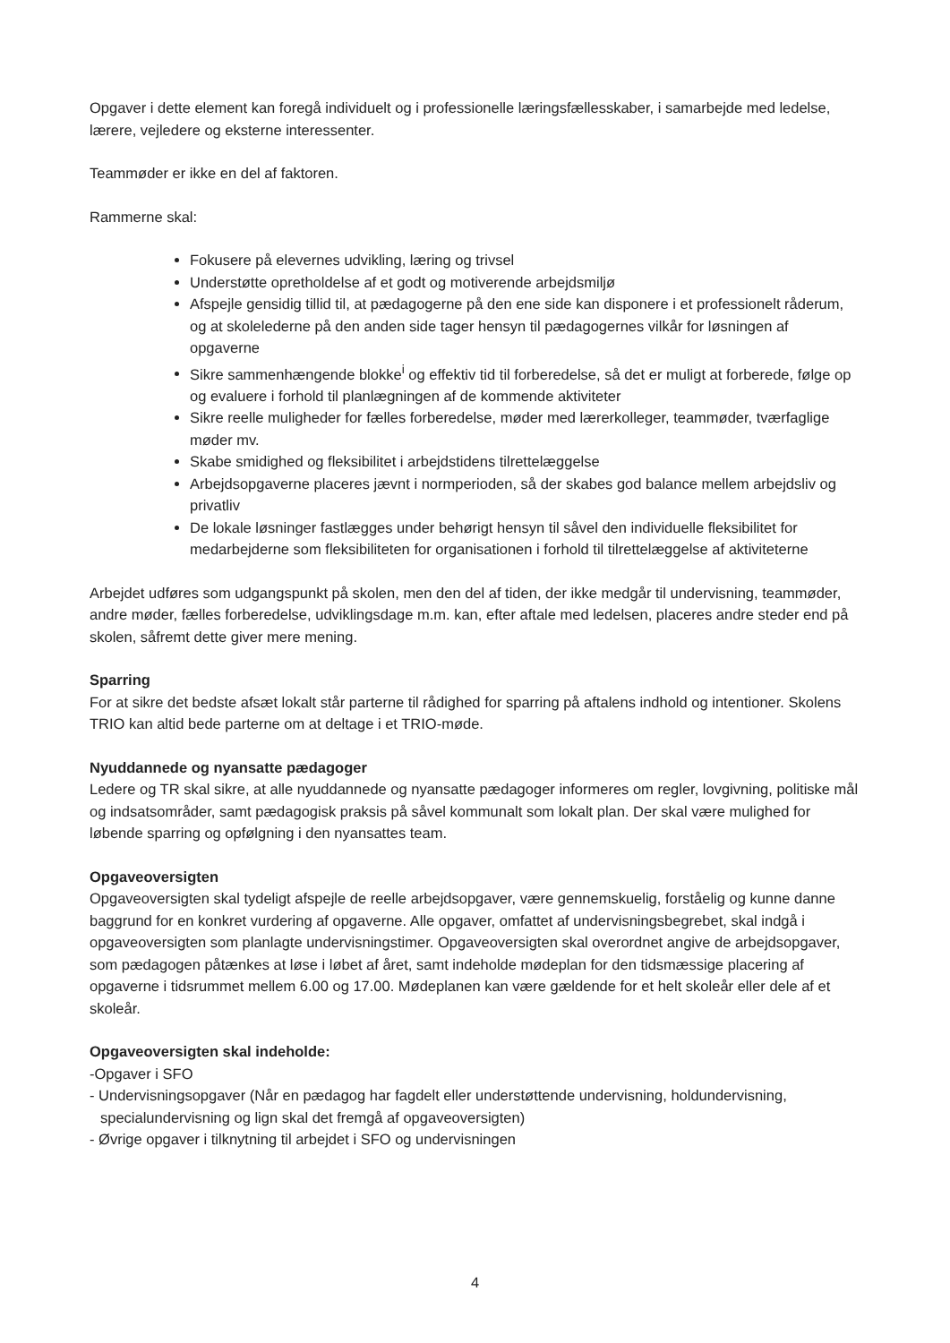Opgaver i dette element kan foregå individuelt og i professionelle læringsfællesskaber, i samarbejde med ledelse, lærere, vejledere og eksterne interessenter.
Teammøder er ikke en del af faktoren.
Rammerne skal:
Fokusere på elevernes udvikling, læring og trivsel
Understøtte opretholdelse af et godt og motiverende arbejdsmiljø
Afspejle gensidig tillid til, at pædagogerne på den ene side kan disponere i et professionelt råderum, og at skolelederne på den anden side tager hensyn til pædagogernes vilkår for løsningen af opgaverne
Sikre sammenhængende blokke<sup>i</sup> og effektiv tid til forberedelse, så det er muligt at forberede, følge op og evaluere i forhold til planlægningen af de kommende aktiviteter
Sikre reelle muligheder for fælles forberedelse, møder med lærerkolleger, teammøder, tværfaglige møder mv.
Skabe smidighed og fleksibilitet i arbejdstidens tilrettelæggelse
Arbejdsopgaverne placeres jævnt i normperioden, så der skabes god balance mellem arbejdsliv og privatliv
De lokale løsninger fastlægges under behørigt hensyn til såvel den individuelle fleksibilitet for medarbejderne som fleksibiliteten for organisationen i forhold til tilrettelæggelse af aktiviteterne
Arbejdet udføres som udgangspunkt på skolen, men den del af tiden, der ikke medgår til undervisning, teammøder, andre møder, fælles forberedelse, udviklingsdage m.m. kan, efter aftale med ledelsen, placeres andre steder end på skolen, såfremt dette giver mere mening.
Sparring
For at sikre det bedste afsæt lokalt står parterne til rådighed for sparring på aftalens indhold og intentioner. Skolens TRIO kan altid bede parterne om at deltage i et TRIO-møde.
Nyuddannede og nyansatte pædagoger
Ledere og TR skal sikre, at alle nyuddannede og nyansatte pædagoger informeres om regler, lovgivning, politiske mål og indsatsområder, samt pædagogisk praksis på såvel kommunalt som lokalt plan. Der skal være mulighed for løbende sparring og opfølgning i den nyansattes team.
Opgaveoversigten
Opgaveoversigten skal tydeligt afspejle de reelle arbejdsopgaver, være gennemskuelig, forståelig og kunne danne baggrund for en konkret vurdering af opgaverne. Alle opgaver, omfattet af undervisningsbegrebet, skal indgå i opgaveoversigten som planlagte undervisningstimer. Opgaveoversigten skal overordnet angive de arbejdsopgaver, som pædagogen påtænkes at løse i løbet af året, samt indeholde mødeplan for den tidsmæssige placering af opgaverne i tidsrummet mellem 6.00 og 17.00. Mødeplanen kan være gældende for et helt skoleår eller dele af et skoleår.
Opgaveoversigten skal indeholde:
-Opgaver i SFO
- Undervisningsopgaver (Når en pædagog har fagdelt eller understøttende undervisning, holdundervisning, specialundervisning og lign skal det fremgå af opgaveoversigten)
- Øvrige opgaver i tilknytning til arbejdet i SFO og undervisningen
4